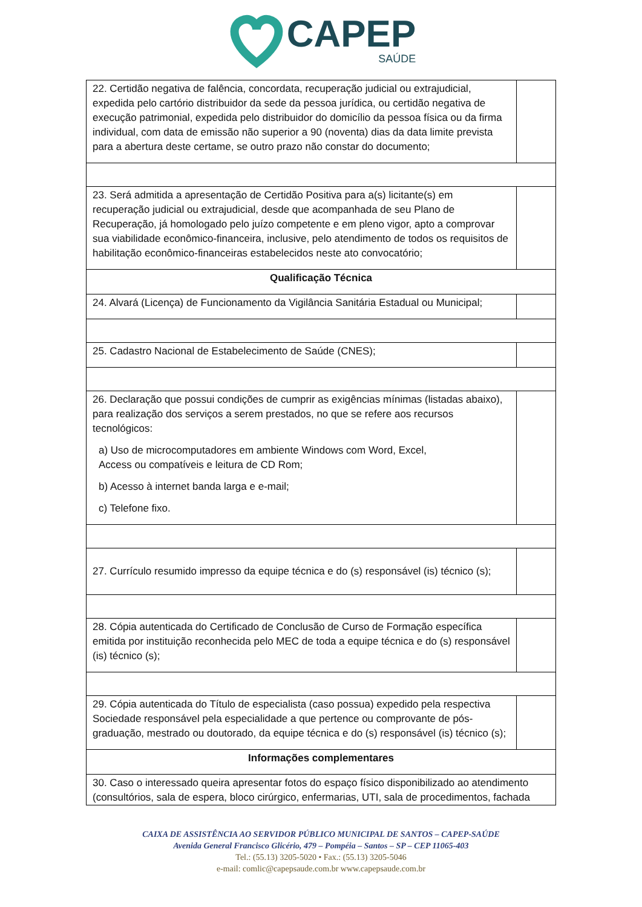CAPEP
SAÚDE
| 22. Certidão negativa de falência, concordata, recuperação judicial ou extrajudicial, expedida pelo cartório distribuidor da sede da pessoa jurídica, ou certidão negativa de execução patrimonial, expedida pelo distribuidor do domicílio da pessoa física ou da firma individual, com data de emissão não superior a 90 (noventa) dias da data limite prevista para a abertura deste certame, se outro prazo não constar do documento; | |
| 23. Será admitida a apresentação de Certidão Positiva para a(s) licitante(s) em recuperação judicial ou extrajudicial, desde que acompanhada de seu Plano de Recuperação, já homologado pelo juízo competente e em pleno vigor, apto a comprovar sua viabilidade econômico-financeira, inclusive, pelo atendimento de todos os requisitos de habilitação econômico-financeiras estabelecidos neste ato convocatório; | |
| Qualificação Técnica | |
| 24. Alvará (Licença) de Funcionamento da Vigilância Sanitária Estadual ou Municipal; | |
| 25. Cadastro Nacional de Estabelecimento de Saúde (CNES); | |
| 26. Declaração que possui condições de cumprir as exigências mínimas (listadas abaixo), para realização dos serviços a serem prestados, no que se refere aos recursos tecnológicos: a) Uso de microcomputadores em ambiente Windows com Word, Excel, Access ou compatíveis e leitura de CD Rom; b) Acesso à internet banda larga e e-mail; c) Telefone fixo. | |
| 27. Currículo resumido impresso da equipe técnica e do (s) responsável (is) técnico (s); | |
| 28. Cópia autenticada do Certificado de Conclusão de Curso de Formação específica emitida por instituição reconhecida pelo MEC de toda a equipe técnica e do (s) responsável (is) técnico (s); | |
| 29. Cópia autenticada do Título de especialista (caso possua) expedido pela respectiva Sociedade responsável pela especialidade a que pertence ou comprovante de pós-graduação, mestrado ou doutorado, da equipe técnica e do (s) responsável (is) técnico (s); | |
| Informações complementares | |
| 30. Caso o interessado queira apresentar fotos do espaço físico disponibilizado ao atendimento (consultórios, sala de espera, bloco cirúrgico, enfermarias, UTI, sala de procedimentos, fachada | |
CAIXA DE ASSISTÊNCIA AO SERVIDOR PÚBLICO MUNICIPAL DE SANTOS – CAPEP-SAÚDE
Avenida General Francisco Glicério, 479 – Pompéia – Santos – SP – CEP 11065-403
Tel.: (55.13) 3205-5020 • Fax.: (55.13) 3205-5046
e-mail: comlic@capepsaude.com.br www.capepsaude.com.br